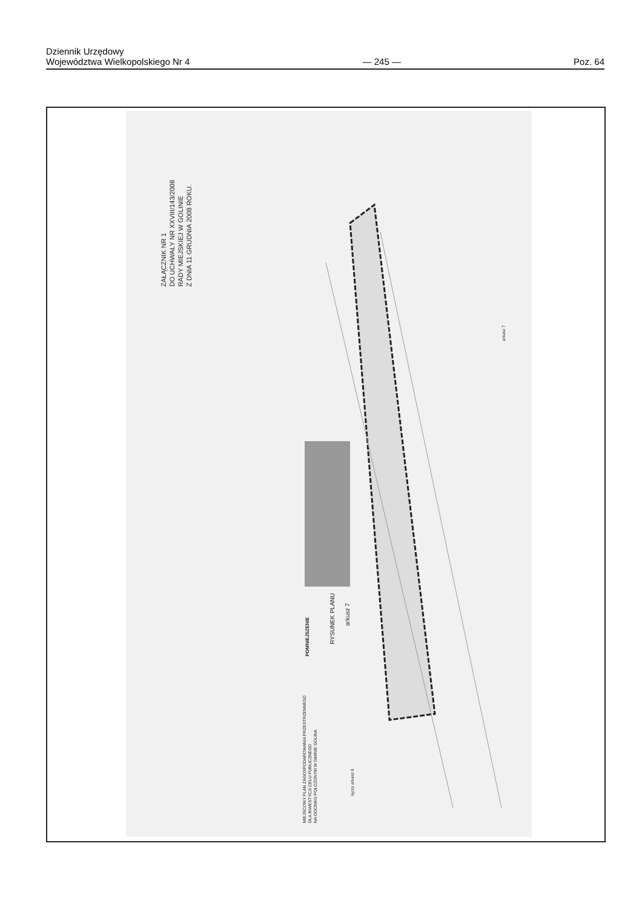Dziennik Urzędowy
Województwa Wielkopolskiego Nr 4
— 245 —
Poz. 64
ZAŁĄCZNIK NR 1
DO UCHWAŁY NR XXVIII/143/2008
RADY MIEJSKIEJ W GOLINIE
Z DNIA 11 GRUDNIA 2008 ROKU.
MIEJSCOWY PLAN ZAGOSPODAROWANIA PRZESTRZENNEGO
DLA INWESTYCJI CELU PUBLICZNEGO
NA ODCINKU POŁOŻONYM W GMINIE GOLINA
POMNIEJSZENIE
RYSUNEK PLANU
arkusz 7
arkusz 7
łączy arkusz 6